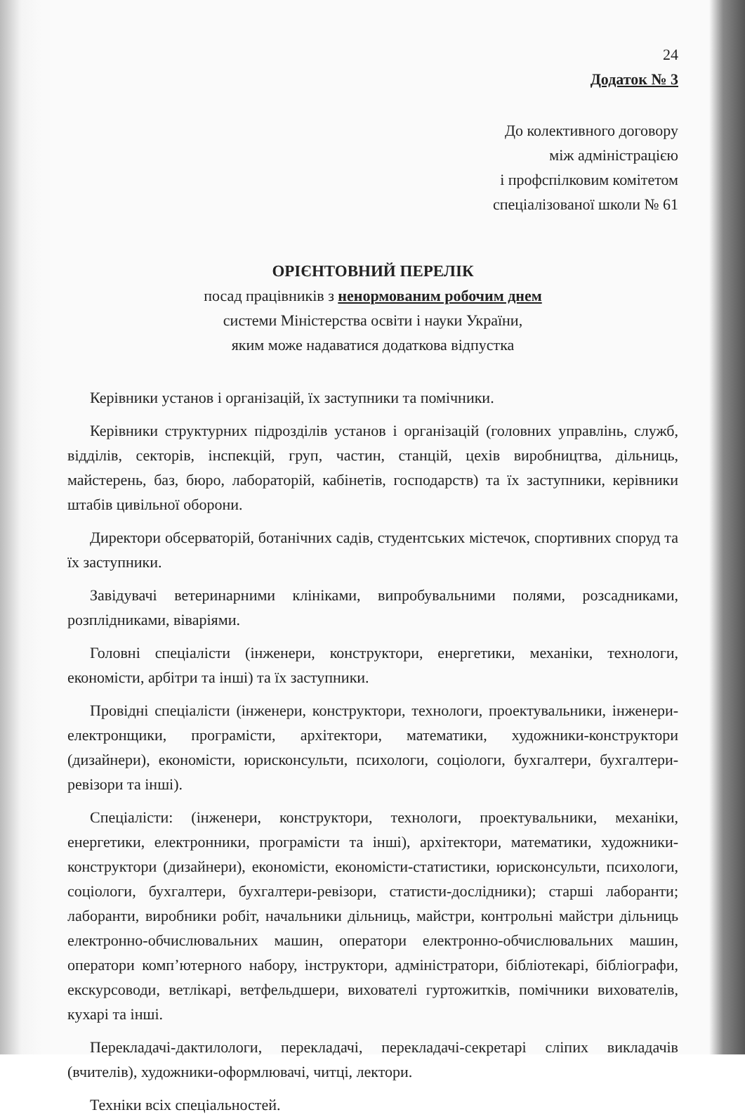24
Додаток № 3
До колективного договору
між адміністрацією
і профспілковим комітетом
спеціалізованої школи № 61
ОРІЄНТОВНИЙ ПЕРЕЛІК
посад працівників з ненормованим робочим днем
системи Міністерства освіти і науки України,
яким може надаватися додаткова відпустка
Керівники установ і організацій, їх заступники та помічники.
Керівники структурних підрозділів установ і організацій (головних управлінь, служб, відділів, секторів, інспекцій, груп, частин, станцій, цехів виробництва, дільниць, майстерень, баз, бюро, лабораторій, кабінетів, господарств) та їх заступники, керівники штабів цивільної оборони.
Директори обсерваторій, ботанічних садів, студентських містечок, спортивних споруд та їх заступники.
Завідувачі ветеринарними клініками, випробувальними полями, розсадниками, розплідниками, віваріями.
Головні спеціалісти (інженери, конструктори, енергетики, механіки, технологи, економісти, арбітри та інші) та їх заступники.
Провідні спеціалісти (інженери, конструктори, технологи, проектувальники, інженери-електронщики, програмісти, архітектори, математики, художники-конструктори (дизайнери), економісти, юрисконсульти, психологи, соціологи, бухгалтери, бухгалтери-ревізори та інші).
Спеціалісти: (інженери, конструктори, технологи, проектувальники, механіки, енергетики, електронники, програмісти та інші), архітектори, математики, художники-конструктори (дизайнери), економісти, економісти-статистики, юрисконсульти, психологи, соціологи, бухгалтери, бухгалтери-ревізори, статисти-дослідники); старші лаборанти; лаборанти, виробники робіт, начальники дільниць, майстри, контрольні майстри дільниць електронно-обчислювальних машин, оператори електронно-обчислювальних машин, оператори комп’ютерного набору, інструктори, адміністратори, бібліотекарі, бібліографи, екскурсоводи, ветлікарі, ветфельдшери, вихователі гуртожитків, помічники вихователів, кухарі та інші.
Перекладачі-дактилологи, перекладачі, перекладачі-секретарі сліпих викладачів (вчителів), художники-оформлювачі, читці, лектори.
Техніки всіх спеціальностей.